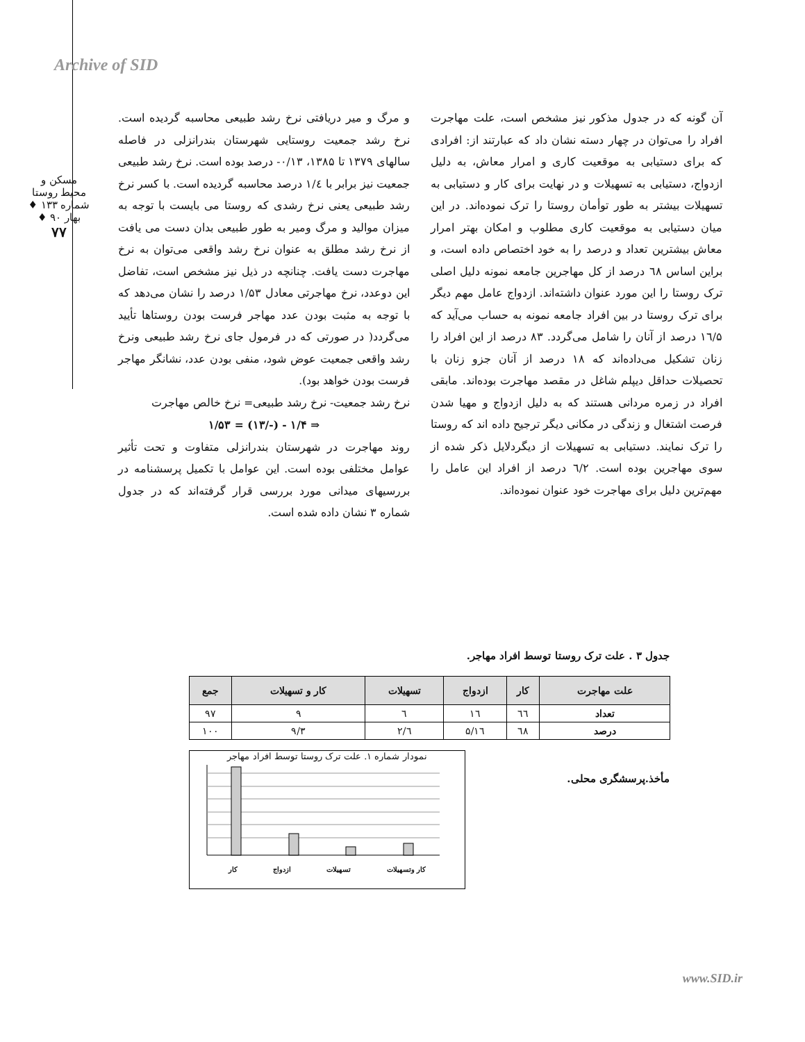Archive of SID
مسکن و محیط روستا
شماره ۱۳۳ ♦ بهار ۹۰ ♦
۷۷
و مرگ و میر دریافتی نرخ رشد طبیعی محاسبه گردیده است. نرخ رشد جمعیت روستایی شهرستان بندرانزلی در فاصله سالهای ۱۳۷۹ تا ۱۳۸۵، ۰/۱۳- درصد بوده است. نرخ رشد طبیعی جمعیت نیز برابر با ۱/٤ درصد محاسبه گردیده است. با کسر نرخ رشد طبیعی یعنی نرخ رشدی که روستا می بایست با توجه به میزان موالید و مرگ ومیر به طور طبیعی بدان دست می یافت از نرخ رشد مطلق به عنوان نرخ رشد واقعی می‌توان به نرخ مهاجرت دست یافت. چنانچه در ذیل نیز مشخص است، تفاضل این دوعدد، نرخ مهاجرتی معادل ۱/۵۳ درصد را نشان می‌دهد که با توجه به مثبت بودن عدد مهاجر فرست بودن روستاها تأیید می‌گردد( در صورتی که در فرمول جای نرخ رشد طبیعی ونرخ رشد واقعی جمعیت عوض شود، منفی بودن عدد، نشانگر مهاجر فرست بودن خواهد بود).
نرخ رشد جمعیت- نرخ رشد طبیعی= نرخ خالص مهاجرت
⇒ ۱/۴ - (-/۱۳) = ۱/۵۳
روند مهاجرت در شهرستان بندرانزلی متفاوت و تحت تأثیر عوامل مختلفی بوده است. این عوامل با تکمیل پرسشنامه در بررسیهای میدانی مورد بررسی قرار گرفته‌اند که در جدول شماره ۳ نشان داده شده است.
آن گونه که در جدول مذکور نیز مشخص است، علت مهاجرت افراد را می‌توان در چهار دسته نشان داد که عبارتند از: افرادی که برای دستیابی به موقعیت کاری و امرار معاش، به دلیل ازدواج، دستیابی به تسهیلات و در نهایت برای کار و دستیابی به تسهیلات بیشتر به طور توأمان روستا را ترک نموده‌اند. در این میان دستیابی به موقعیت کاری مطلوب و امکان بهتر امرار معاش بیشترین تعداد و درصد را به خود اختصاص داده است، و براین اساس ٦۸ درصد از کل مهاجرین جامعه نمونه دلیل اصلی ترک روستا را این مورد عنوان داشته‌اند. ازدواج عامل مهم دیگر برای ترک روستا در بین افراد جامعه نمونه به حساب می‌آید که ١٦/۵ درصد از آنان را شامل می‌گردد. ۸۳ درصد از این افراد را زنان تشکیل می‌داده‌اند که ۱۸ درصد از آنان جزو زنان با تحصیلات حداقل دیپلم شاغل در مقصد مهاجرت بوده‌اند. مابقی افراد در زمره مردانی هستند که به دلیل ازدواج و مهیا شدن فرصت اشتغال و زندگی در مکانی دیگر ترجیح داده اند که روستا را ترک نمایند. دستیابی به تسهیلات از دیگردلایل ذکر شده از سوی مهاجرین بوده است. ٦/۲ درصد از افراد این عامل را مهم‌ترین دلیل برای مهاجرت خود عنوان نموده‌اند.
جدول ۳ . علت ترک روستا توسط افراد مهاجر.
| علت مهاجرت | کار | ازدواج | تسهیلات | کار و تسهیلات | جمع |
| --- | --- | --- | --- | --- | --- |
| تعداد | ٦٦ | ١٦ | ٦ | ۹ | ۹۷ |
| درصد | ٦۸ | ١٦/۵ | ٦/۲ | ۹/۳ | ۱۰۰ |
مأخذ.پرسشگری محلی.
نمودار شماره ۱. علت ترک روستا توسط افراد مهاجر
کار وتسهیلات تسهیلات ازدواج کار
www.SID.ir